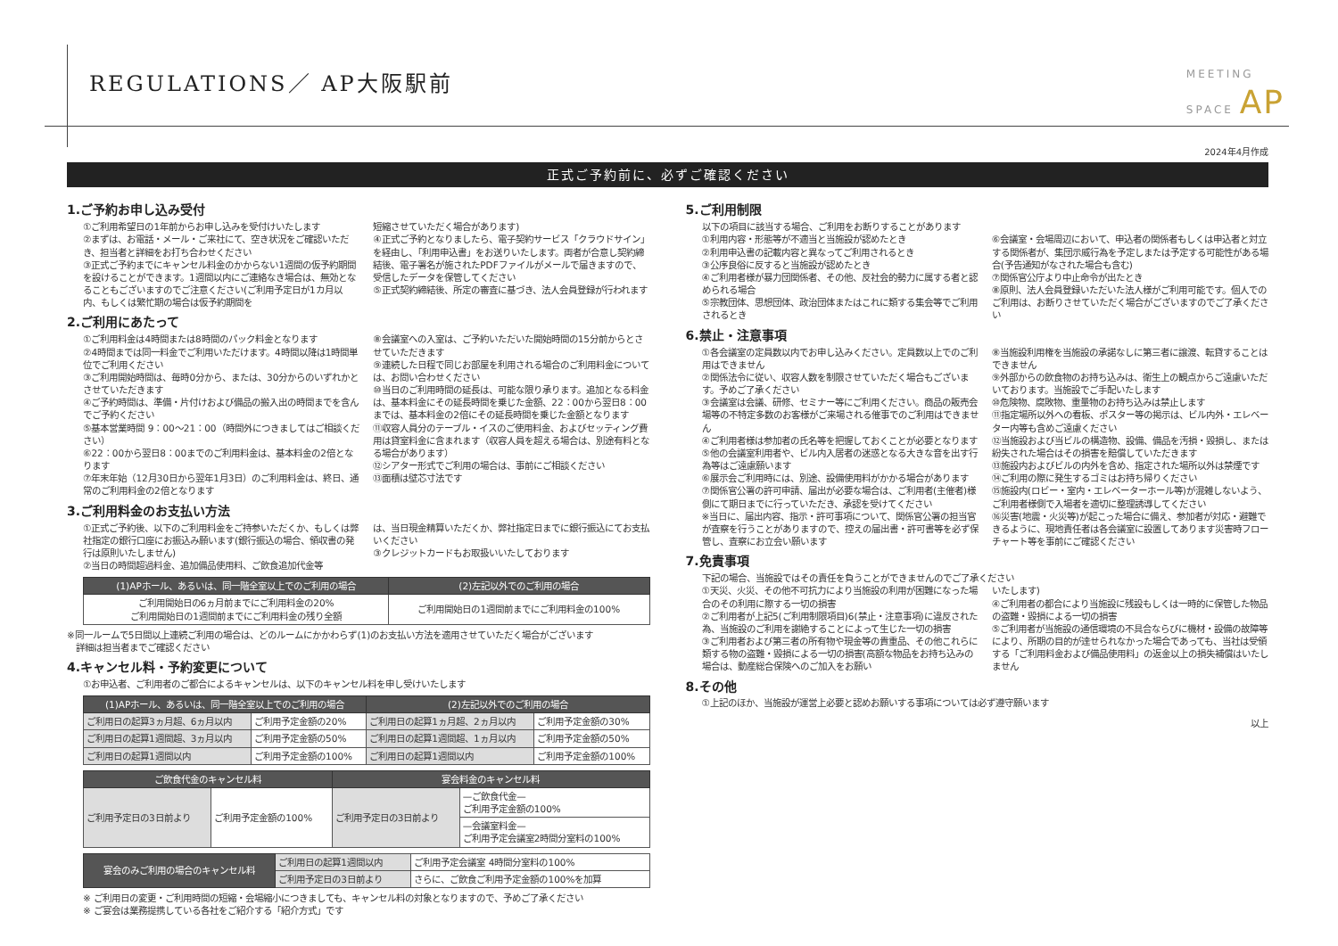REGULATIONS／ AP大阪駅前
MEETING
SPACE AP
2024年4月作成
正式ご予約前に、必ずご確認ください
1.ご予約お申し込み受付
①ご利用希望日の1年前からお申し込みを受付けいたします
②まずは、お電話・メール・ご来社にて、空き状況をご確認いただき、担当者と詳細をお打ち合わせください
③正式ご予約までにキャンセル料金のかからない1週間の仮予約期間を設けることができます。1週間以内にご連絡なき場合は、無効となることもございますのでご注意ください(ご利用予定日が1カ月以内、もしくは繁忙期の場合は仮予約期間を
短縮させていただく場合があります)
④正式ご予約となりましたら、電子契約サービス「クラウドサイン」を経由し、「利用申込書」をお送りいたします。両者が合意し契約締結後、電子署名が施されたPDFファイルがメールで届きますので、受信したデータを保管してください
⑤正式契約締結後、所定の審査に基づき、法人会員登録が行われます
2.ご利用にあたって
①ご利用料金は4時間または8時間のパック料金となります
②4時間までは同一料金でご利用いただけます。4時間以降は1時間単位でご利用ください
③ご利用開始時間は、毎時0分から、または、30分からのいずれかとさせていただきます
④ご予約時間は、準備・片付けおよび備品の搬入出の時間までを含んでご予約ください
⑤基本営業時間 9：00〜21：00（時間外につきましてはご相談ください）
⑥22：00から翌日8：00までのご利用料金は、基本料金の2倍となります
⑦年末年始（12月30日から翌年1月3日）のご利用料金は、終日、通常のご利用料金の2倍となります
⑧会議室への入室は、ご予約いただいた開始時間の15分前からとさせていただきます
⑨連続した日程で同じお部屋を利用される場合のご利用料金については、お問い合わせください
⑩当日のご利用時間の延長は、可能な限り承ります。追加となる料金は、基本料金にその延長時間を乗じた金額、22：00から翌日8：00までは、基本料金の2倍にその延長時間を乗じた金額となります
⑪収容人員分のテーブル・イスのご使用料金、およびセッティング費用は貸室料金に含まれます（収容人員を超える場合は、別途有料となる場合があります）
⑫シアター形式でご利用の場合は、事前にご相談ください
⑬面積は壁芯寸法です
3.ご利用料金のお支払い方法
①正式ご予約後、以下のご利用料金をご持参いただくか、もしくは弊社指定の銀行口座にお振込み願います(銀行振込の場合、領収書の発行は原則いたしません)
②当日の時間超過料金、追加備品使用料、ご飲食追加代金等
は、当日現金精算いただくか、弊社指定日までに銀行振込にてお支払いください
③クレジットカードもお取扱いいたしております
| (1)APホール、あるいは、同一階全室以上でのご利用の場合 | (2)左記以外でのご利用の場合 |
| --- | --- |
| ご利用開始日の6ヵ月前までにご利用料金の20% ご利用開始日の1週間前までにご利用料金の残り全額 | ご利用開始日の1週間前までにご利用料金の100% |
※同一ルームで5日間以上連続ご利用の場合は、どのルームにかかわらず(1)のお支払い方法を適用させていただく場合がございます
　詳細は担当者までご確認ください
4.キャンセル料・予約変更について
①お申込者、ご利用者のご都合によるキャンセルは、以下のキャンセル料を申し受けいたします
| (1)APホール、あるいは、同一階全室以上でのご利用の場合 | | (2)左記以外でのご利用の場合 | |
| --- | --- | --- | --- |
| ご利用日の起算3ヵ月超、6ヵ月以内 | ご利用予定金額の20% | ご利用日の起算1ヵ月超、2ヵ月以内 | ご利用予定金額の30% |
| ご利用日の起算1週間超、3ヵ月以内 | ご利用予定金額の50% | ご利用日の起算1週間超、1ヵ月以内 | ご利用予定金額の50% |
| ご利用日の起算1週間以内 | ご利用予定金額の100% | ご利用日の起算1週間以内 | ご利用予定金額の100% |
| ご飲食代金のキャンセル料 | | 宴会料金のキャンセル料 | |
| --- | --- | --- | --- |
| ご利用予定日の3日前より | ご利用予定金額の100% | ご利用予定日の3日前より | —ご飲食代金— ご利用予定金額の100% |
| | | | —会議室料金— ご利用予定会議室2時間分室料の100% |
| 宴会のみご利用の場合のキャンセル料 | ご利用日の起算1週間以内 | ご利用予定会議室 4時間分室料の100% |
| | ご利用予定日の3日前より | さらに、ご飲食ご利用予定金額の100%を加算 |
※ ご利用日の変更・ご利用時間の短縮・会場縮小につきましても、キャンセル料の対象となりますので、予めご了承ください
※ ご宴会は業務提携している各社をご紹介する「紹介方式」です
5.ご利用制限
以下の項目に該当する場合、ご利用をお断りすることがあります
①利用内容・形態等が不適当と当施設が認めたとき
②利用申込書の記載内容と異なってご利用されるとき
③公序良俗に反すると当施設が認めたとき
④ご利用者様が暴力団関係者、その他、反社会的勢力に属する者と認められる場合
⑤宗教団体、思想団体、政治団体またはこれに類する集会等でご利用されるとき
⑥会議室・会場周辺において、申込者の関係者もしくは申込者と対立する関係者が、集団示威行為を予定しまたは予定する可能性がある場合(予告通知がなされた場合も含む)
⑦関係官公庁より中止命令が出たとき
⑧原則、法人会員登録いただいた法人様がご利用可能です。個人でのご利用は、お断りさせていただく場合がございますのでご了承ください
6.禁止・注意事項
①各会議室の定員数以内でお申し込みください。定員数以上でのご利用はできません
②関係法令に従い、収容人数を制限させていただく場合もございます。予めご了承ください
③会議室は会議、研修、セミナー等にご利用ください。商品の販売会場等の不特定多数のお客様がご来場される催事でのご利用はできません
④ご利用者様は参加者の氏名等を把握しておくことが必要となります
⑤他の会議室利用者や、ビル内入居者の迷惑となる大きな音を出す行為等はご遠慮願います
⑥展示会ご利用時には、別途、設備使用料がかかる場合があります
⑦関係官公署の許可申請、届出が必要な場合は、ご利用者(主催者)様側にて期日までに行っていただき、承認を受けてください
※当日に、届出内容、指示・許可事項について、関係官公署の担当官が査察を行うことがありますので、控えの届出書・許可書等を必ず保管し、査察にお立会い願います
⑧当施設利用権を当施設の承諾なしに第三者に譲渡、転貸することはできません
⑨外部からの飲食物のお持ち込みは、衛生上の観点からご遠慮いただいております。当施設でご手配いたします
⑩危険物、腐敗物、重量物のお持ち込みは禁止します
⑪指定場所以外への看板、ポスター等の掲示は、ビル内外・エレベーター内等も含めご遠慮ください
⑫当施設および当ビルの構造物、設備、備品を汚損・毀損し、または紛失された場合はその損害を賠償していただきます
⑬施設内およびビルの内外を含め、指定された場所以外は禁煙です
⑭ご利用の際に発生するゴミはお持ち帰りください
⑮施設内(ロビー・室内・エレベーターホール等)が混雑しないよう、ご利用者様側で入場者を適切に整理誘導してください
⑯災害(地震・火災等)が起こった場合に備え、参加者が対応・避難できるように、現地責任者は各会議室に設置してあります災害時フローチャート等を事前にご確認ください
7.免責事項
下記の場合、当施設ではその責任を負うことができませんのでご了承ください
①天災、火災、その他不可抗力により当施設の利用が困難になった場合のその利用に際する一切の損害
②ご利用者が上記5(ご利用制限項目)6(禁止・注意事項)に違反された為、当施設のご利用を謝絶することによって生じた一切の損害
③ご利用者および第三者の所有物や現金等の貴重品、その他これらに類する物の盗難・毀損による一切の損害(高額な物品をお持ち込みの場合は、動産総合保険へのご加入をお願い
いたします)
④ご利用者の都合により当施設に残設もしくは一時的に保管した物品の盗難・毀損による一切の損害
⑤ご利用者が当施設の通信環境の不具合ならびに機材・設備の故障等により、所期の目的が達せられなかった場合であっても、当社は受領する「ご利用料金および備品使用料」の返金以上の損失補償はいたしません
8.その他
①上記のほか、当施設が運営上必要と認めお願いする事項については必ず遵守願います
以上